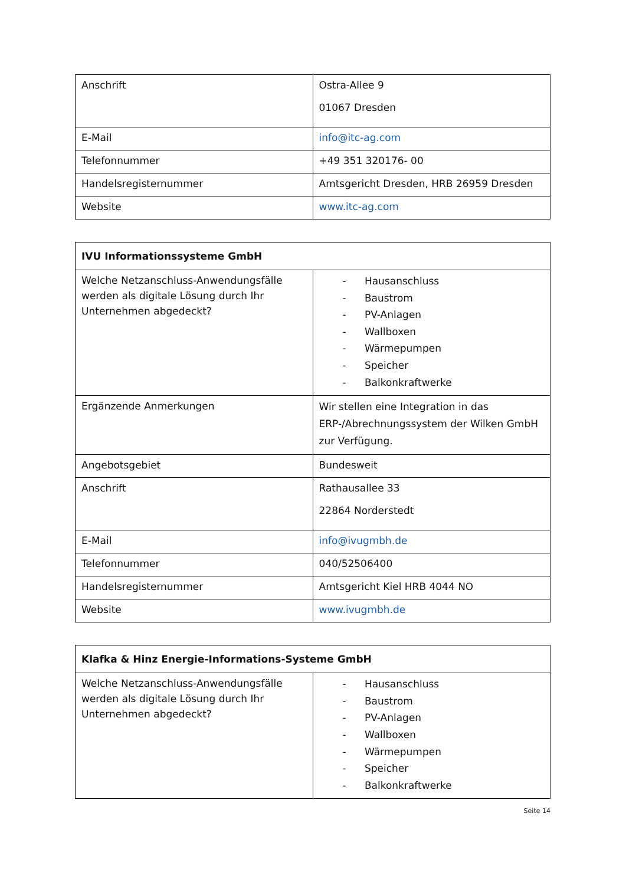| Anschrift | Ostra-Allee 9 01067 Dresden |
| E-Mail | info@itc-ag.com |
| Telefonnummer | +49 351 320176- 00 |
| Handelsregisternummer | Amtsgericht Dresden, HRB 26959 Dresden |
| Website | www.itc-ag.com |
| IVU Informationssysteme GmbH | |
| --- | --- |
| Welche Netzanschluss-Anwendungsfälle werden als digitale Lösung durch Ihr Unternehmen abgedeckt? | - Hausanschluss - Baustrom - PV-Anlagen - Wallboxen - Wärmepumpen - Speicher - Balkonkraftwerke |
| Ergänzende Anmerkungen | Wir stellen eine Integration in das ERP-/Abrechnungssystem der Wilken GmbH zur Verfügung. |
| Angebotsgebiet | Bundesweit |
| Anschrift | Rathausallee 33 22864 Norderstedt |
| E-Mail | info@ivugmbh.de |
| Telefonnummer | 040/52506400 |
| Handelsregisternummer | Amtsgericht Kiel HRB 4044 NO |
| Website | www.ivugmbh.de |
| Klafka & Hinz Energie-Informations-Systeme GmbH | |
| --- | --- |
| Welche Netzanschluss-Anwendungsfälle werden als digitale Lösung durch Ihr Unternehmen abgedeckt? | - Hausanschluss - Baustrom - PV-Anlagen - Wallboxen - Wärmepumpen - Speicher - Balkonkraftwerke |
Seite 14